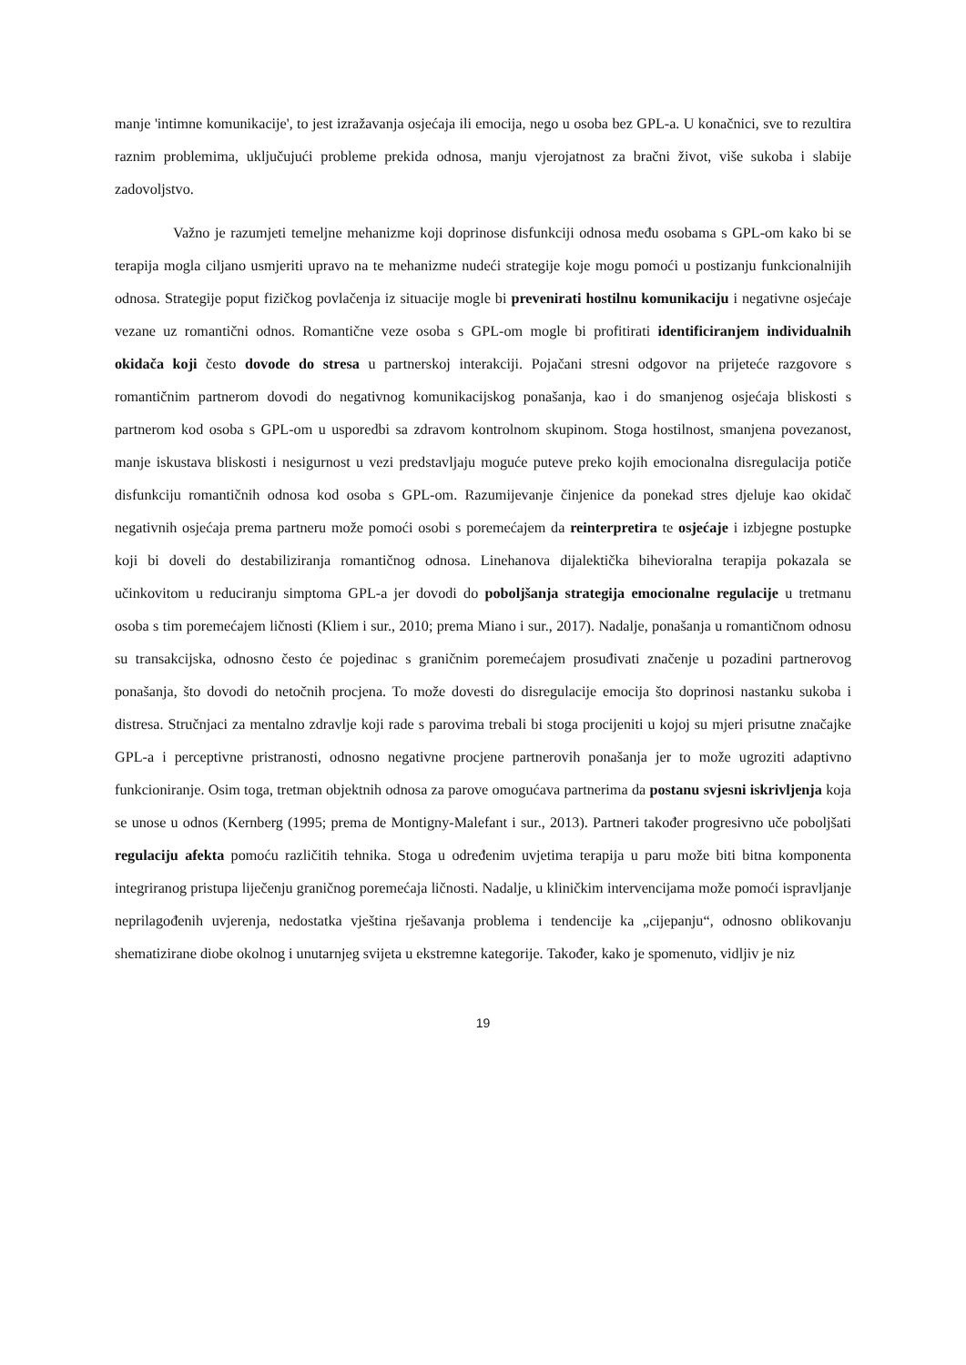manje 'intimne komunikacije', to jest izražavanja osjećaja ili emocija, nego u osoba bez GPL-a. U konačnici, sve to rezultira raznim problemima, uključujući probleme prekida odnosa, manju vjerojatnost za bračni život, više sukoba i slabije zadovoljstvo.
Važno je razumjeti temeljne mehanizme koji doprinose disfunkciji odnosa među osobama s GPL-om kako bi se terapija mogla ciljano usmjeriti upravo na te mehanizme nudeći strategije koje mogu pomoći u postizanju funkcionalnijih odnosa. Strategije poput fizičkog povlačenja iz situacije mogle bi prevenirati hostilnu komunikaciju i negativne osjećaje vezane uz romantični odnos. Romantične veze osoba s GPL-om mogle bi profitirati identificiranjem individualnih okidača koji često dovode do stresa u partnerskoj interakciji. Pojačani stresni odgovor na prijeteće razgovore s romantičnim partnerom dovodi do negativnog komunikacijskog ponašanja, kao i do smanjenog osjećaja bliskosti s partnerom kod osoba s GPL-om u usporedbi sa zdravom kontrolnom skupinom. Stoga hostilnost, smanjena povezanost, manje iskustava bliskosti i nesigurnost u vezi predstavljaju moguće puteve preko kojih emocionalna disregulacija potiče disfunkciju romantičnih odnosa kod osoba s GPL-om. Razumijevanje činjenice da ponekad stres djeluje kao okidač negativnih osjećaja prema partneru može pomoći osobi s poremećajem da reinterpretira te osjećaje i izbjegne postupke koji bi doveli do destabiliziranja romantičnog odnosa. Linehanova dijalektička bihevioralna terapija pokazala se učinkovitom u reduciranju simptoma GPL-a jer dovodi do poboljšanja strategija emocionalne regulacije u tretmanu osoba s tim poremećajem ličnosti (Kliem i sur., 2010; prema Miano i sur., 2017). Nadalje, ponašanja u romantičnom odnosu su transakcijska, odnosno često će pojedinac s graničnim poremećajem prosuđivati značenje u pozadini partnerovog ponašanja, što dovodi do netočnih procjena. To može dovesti do disregulacije emocija što doprinosi nastanku sukoba i distresa. Stručnjaci za mentalno zdravlje koji rade s parovima trebali bi stoga procijeniti u kojoj su mjeri prisutne značajke GPL-a i perceptivne pristranosti, odnosno negativne procjene partnerovih ponašanja jer to može ugroziti adaptivno funkcioniranje. Osim toga, tretman objektnih odnosa za parove omogućava partnerima da postanu svjesni iskrivljenja koja se unose u odnos (Kernberg (1995; prema de Montigny-Malefant i sur., 2013). Partneri također progresivno uče poboljšati regulaciju afekta pomoću različitih tehnika. Stoga u određenim uvjetima terapija u paru može biti bitna komponenta integriranog pristupa liječenju graničnog poremećaja ličnosti. Nadalje, u kliničkim intervencijama može pomoći ispravljanje neprilagođenih uvjerenja, nedostatka vještina rješavanja problema i tendencije ka „cijepanju“, odnosno oblikovanju shematizirane diobe okolnog i unutarnjeg svijeta u ekstremne kategorije. Također, kako je spomenuto, vidljiv je niz
19